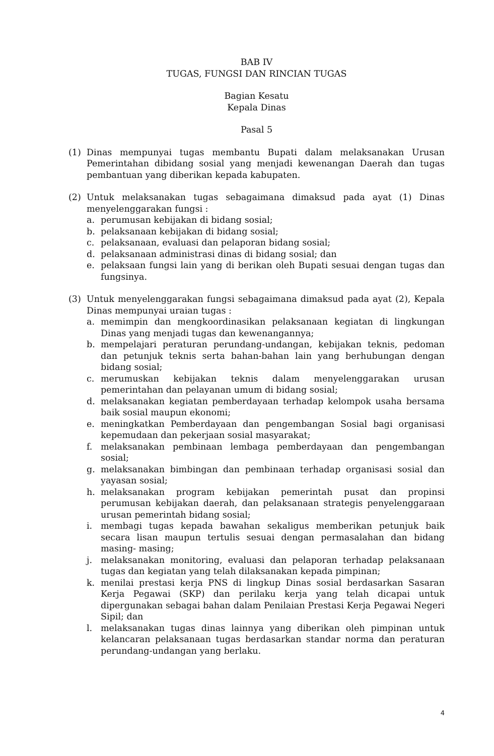BAB IV
TUGAS, FUNGSI DAN RINCIAN TUGAS
Bagian Kesatu
Kepala Dinas
Pasal 5
(1) Dinas mempunyai tugas membantu Bupati dalam melaksanakan Urusan Pemerintahan dibidang sosial yang menjadi kewenangan Daerah dan tugas pembantuan yang diberikan kepada kabupaten.
(2) Untuk melaksanakan tugas sebagaimana dimaksud pada ayat (1) Dinas menyelenggarakan fungsi :
a. perumusan kebijakan di bidang sosial;
b. pelaksanaan kebijakan di bidang sosial;
c. pelaksanaan, evaluasi dan pelaporan bidang sosial;
d. pelaksanaan administrasi dinas di bidang sosial; dan
e. pelaksaan fungsi lain yang di berikan oleh Bupati sesuai dengan tugas dan fungsinya.
(3) Untuk menyelenggarakan fungsi sebagaimana dimaksud pada ayat (2), Kepala Dinas mempunyai uraian tugas :
a. memimpin dan mengkoordinasikan pelaksanaan kegiatan di lingkungan Dinas yang menjadi tugas dan kewenangannya;
b. mempelajari peraturan perundang-undangan, kebijakan teknis, pedoman dan petunjuk teknis serta bahan-bahan lain yang berhubungan dengan bidang sosial;
c. merumuskan kebijakan teknis dalam menyelenggarakan urusan pemerintahan dan pelayanan umum di bidang sosial;
d. melaksanakan kegiatan pemberdayaan terhadap kelompok usaha bersama baik sosial maupun ekonomi;
e. meningkatkan Pemberdayaan dan pengembangan Sosial bagi organisasi kepemudaan dan pekerjaan sosial masyarakat;
f. melaksanakan pembinaan lembaga pemberdayaan dan pengembangan sosial;
g. melaksanakan bimbingan dan pembinaan terhadap organisasi sosial dan yayasan sosial;
h. melaksanakan program kebijakan pemerintah pusat dan propinsi perumusan kebijakan daerah, dan pelaksanaan strategis penyelenggaraan urusan pemerintah bidang sosial;
i. membagi tugas kepada bawahan sekaligus memberikan petunjuk baik secara lisan maupun tertulis sesuai dengan permasalahan dan bidang masing- masing;
j. melaksanakan monitoring, evaluasi dan pelaporan terhadap pelaksanaan tugas dan kegiatan yang telah dilaksanakan kepada pimpinan;
k. menilai prestasi kerja PNS di lingkup Dinas sosial berdasarkan Sasaran Kerja Pegawai (SKP) dan perilaku kerja yang telah dicapai untuk dipergunakan sebagai bahan dalam Penilaian Prestasi Kerja Pegawai Negeri Sipil; dan
l. melaksanakan tugas dinas lainnya yang diberikan oleh pimpinan untuk kelancaran pelaksanaan tugas berdasarkan standar norma dan peraturan perundang-undangan yang berlaku.
4